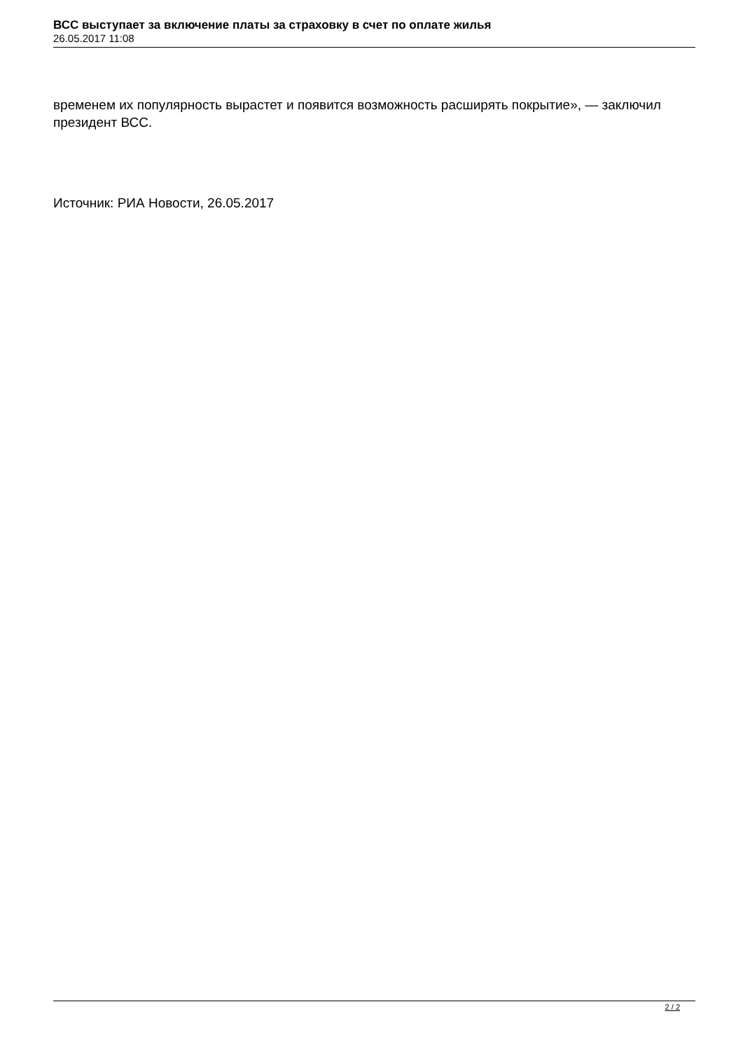ВСС выступает за включение платы за страховку в счет по оплате жилья
26.05.2017 11:08
временем их популярность вырастет и появится возможность расширять покрытие», — заключил президент ВСС.
Источник: РИА Новости, 26.05.2017
2 / 2